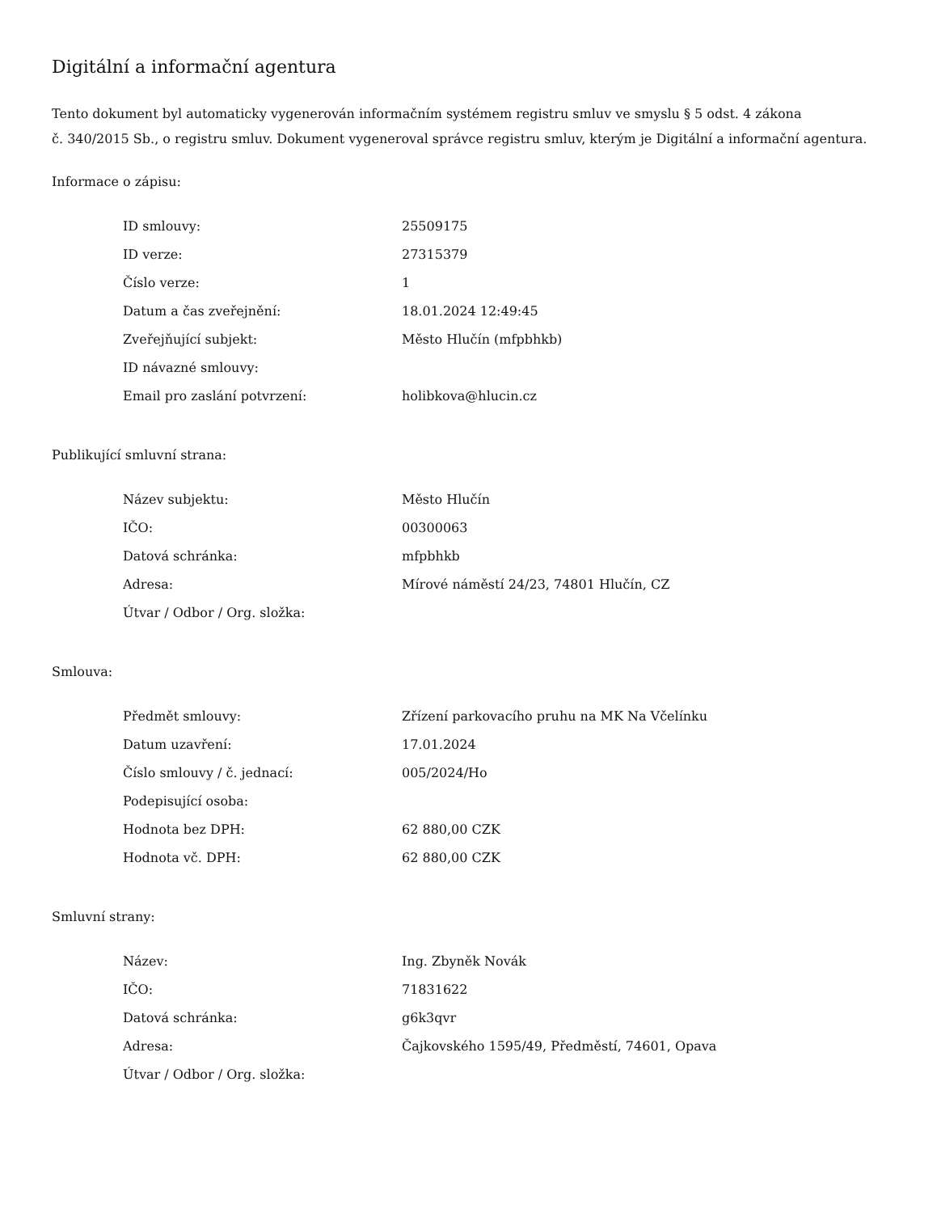Digitální a informační agentura
Tento dokument byl automaticky vygenerován informačním systémem registru smluv ve smyslu § 5 odst. 4 zákona
č. 340/2015 Sb., o registru smluv. Dokument vygeneroval správce registru smluv, kterým je Digitální a informační agentura.
Informace o zápisu:
| ID smlouvy: | 25509175 |
| ID verze: | 27315379 |
| Číslo verze: | 1 |
| Datum a čas zveřejnění: | 18.01.2024 12:49:45 |
| Zveřejňující subjekt: | Město Hlučín (mfpbhkb) |
| ID návazné smlouvy: | |
| Email pro zaslání potvrzení: | holibkova@hlucin.cz |
Publikující smluvní strana:
| Název subjektu: | Město Hlučín |
| IČO: | 00300063 |
| Datová schránka: | mfpbhkb |
| Adresa: | Mírové náměstí 24/23, 74801 Hlučín, CZ |
| Útvar / Odbor / Org. složka: | |
Smlouva:
| Předmět smlouvy: | Zřízení parkovacího pruhu na MK Na Včelínku |
| Datum uzavření: | 17.01.2024 |
| Číslo smlouvy / č. jednací: | 005/2024/Ho |
| Podepisující osoba: | |
| Hodnota bez DPH: | 62 880,00 CZK |
| Hodnota vč. DPH: | 62 880,00 CZK |
Smluvní strany:
| Název: | Ing. Zbyněk Novák |
| IČO: | 71831622 |
| Datová schránka: | g6k3qvr |
| Adresa: | Čajkovského 1595/49, Předměstí, 74601, Opava |
| Útvar / Odbor / Org. složka: | |